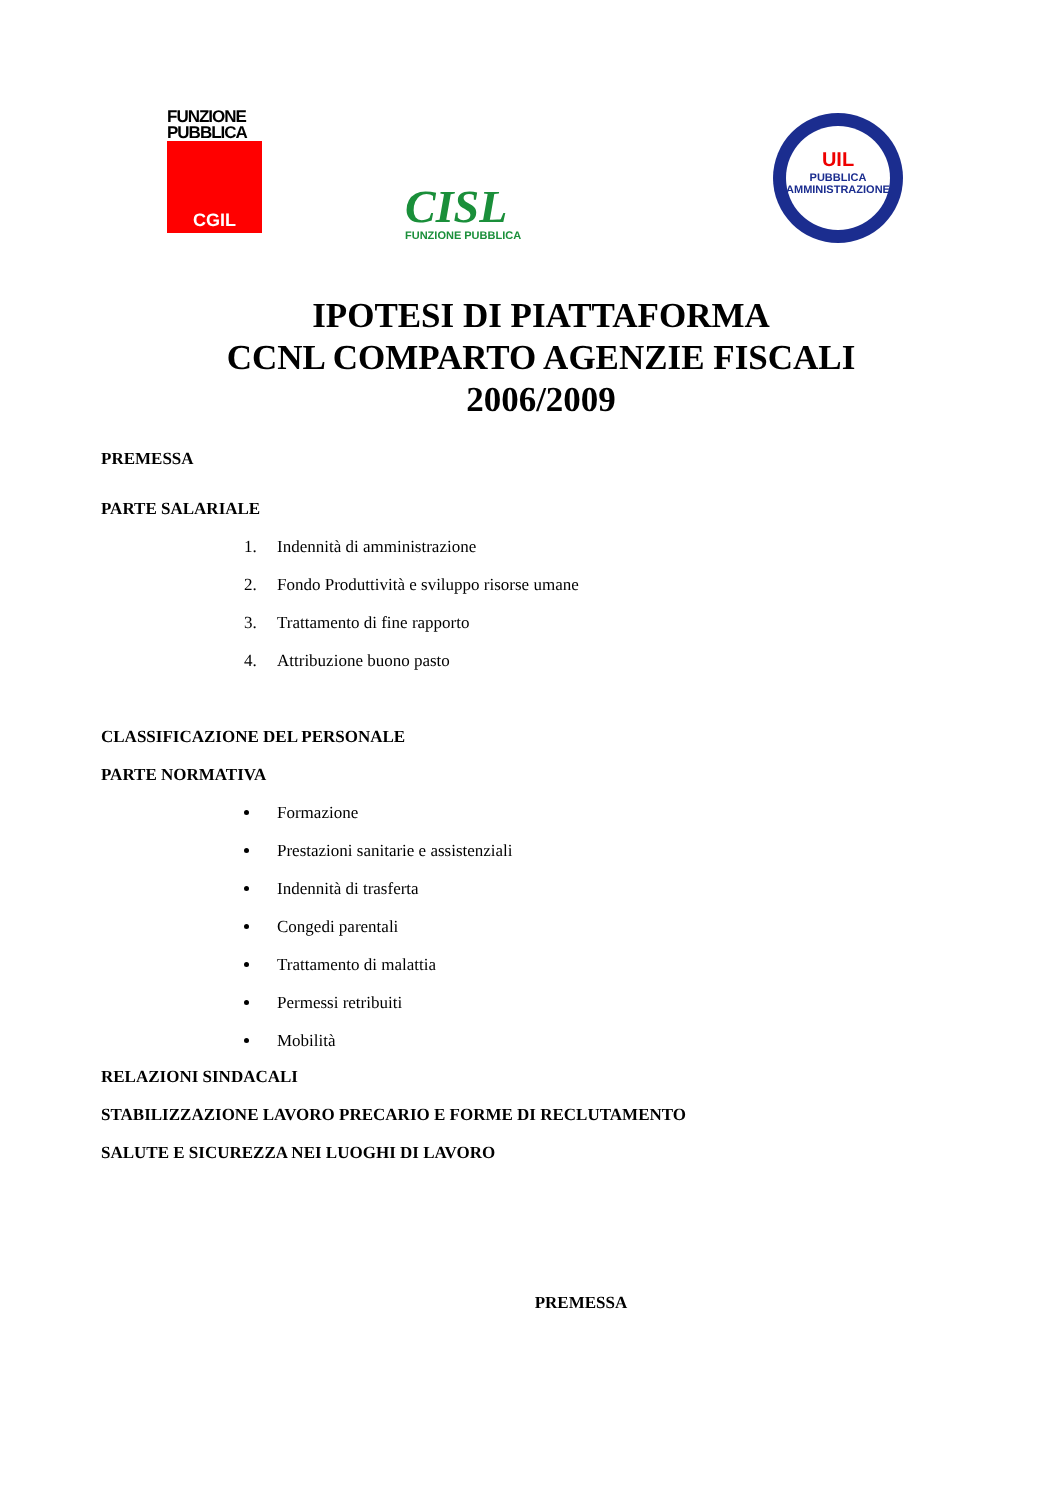FUNZIONE
PUBBLICA
CGIL
CISL
FUNZIONE PUBBLICA
UIL
PUBBLICA
AMMINISTRAZIONE
IPOTESI DI PIATTAFORMA
CCNL COMPARTO AGENZIE FISCALI
2006/2009
PREMESSA
PARTE SALARIALE
1. Indennità di amministrazione
2. Fondo Produttività e sviluppo risorse umane
3. Trattamento di fine rapporto
4. Attribuzione buono pasto
CLASSIFICAZIONE DEL PERSONALE
PARTE NORMATIVA
Formazione
Prestazioni sanitarie e assistenziali
Indennità di trasferta
Congedi parentali
Trattamento di malattia
Permessi retribuiti
Mobilità
RELAZIONI SINDACALI
STABILIZZAZIONE LAVORO PRECARIO E FORME DI RECLUTAMENTO
SALUTE E SICUREZZA NEI LUOGHI DI LAVORO
PREMESSA